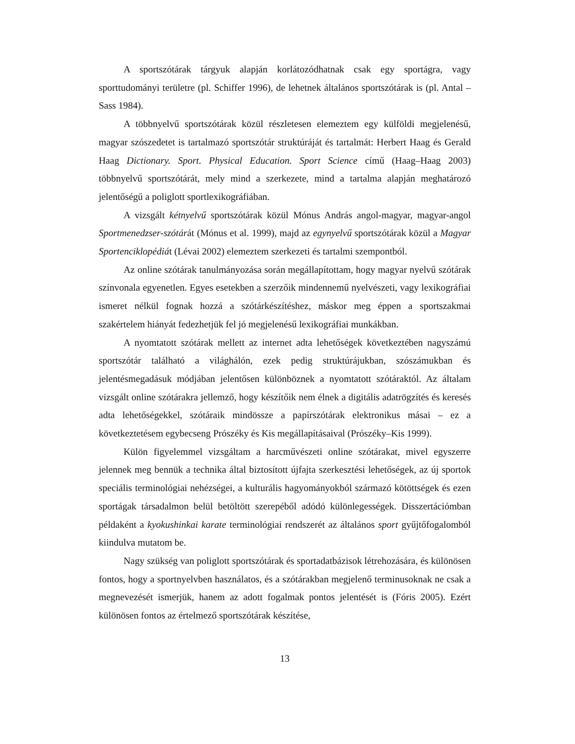A sportszótárak tárgyuk alapján korlátozódhatnak csak egy sportágra, vagy sporttudományi területre (pl. Schiffer 1996), de lehetnek általános sportszótárak is (pl. Antal – Sass 1984).
A többnyelvű sportszótárak közül részletesen elemeztem egy külföldi megjelenésű, magyar szószedetet is tartalmazó sportszótár struktúráját és tartalmát: Herbert Haag és Gerald Haag Dictionary. Sport. Physical Education. Sport Science című (Haag–Haag 2003) többnyelvű sportszótárát, mely mind a szerkezete, mind a tartalma alapján meghatározó jelentőségű a poliglott sportlexikográfiában.
A vizsgált kétnyelvű sportszótárak közül Mónus András angol-magyar, magyar-angol Sportmenedzser-szótárát (Mónus et al. 1999), majd az egynyelvű sportszótárak közül a Magyar Sportenciklopédiát (Lévai 2002) elemeztem szerkezeti és tartalmi szempontból.
Az online szótárak tanulmányozása során megállapítottam, hogy magyar nyelvű szótárak színvonala egyenetlen. Egyes esetekben a szerzőik mindennemű nyelvészeti, vagy lexikográfiai ismeret nélkül fognak hozzá a szótárkészítéshez, máskor meg éppen a sportszakmai szakértelem hiányát fedezhetjük fel jó megjelenésű lexikográfiai munkákban.
A nyomtatott szótárak mellett az internet adta lehetőségek következtében nagyszámú sportszótár található a világhálón, ezek pedig struktúrájukban, szószámukban és jelentésmegadásuk módjában jelentősen különböznek a nyomtatott szótáraktól. Az általam vizsgált online szótárakra jellemző, hogy készítőik nem élnek a digitális adatrögzítés és keresés adta lehetőségekkel, szótáraik mindössze a papírszótárak elektronikus másai – ez a következtetésem egybecseng Prószéky és Kis megállapításaival (Prószéky–Kis 1999).
Külön figyelemmel vizsgáltam a harcművészeti online szótárakat, mivel egyszerre jelennek meg bennük a technika által biztosított újfajta szerkesztési lehetőségek, az új sportok speciális terminológiai nehézségei, a kulturális hagyományokból származó kötöttségek és ezen sportágak társadalmon belül betöltött szerepéből adódó különlegességek. Disszertációmban példaként a kyokushinkai karate terminológiai rendszerét az általános sport gyűjtőfogalomból kiindulva mutatom be.
Nagy szükség van poliglott sportszótárak és sportadatbázisok létrehozására, és különösen fontos, hogy a sportnyelvben használatos, és a szótárakban megjelenő terminusoknak ne csak a megnevezését ismerjük, hanem az adott fogalmak pontos jelentését is (Fóris 2005). Ezért különösen fontos az értelmező sportszótárak készítése,
13